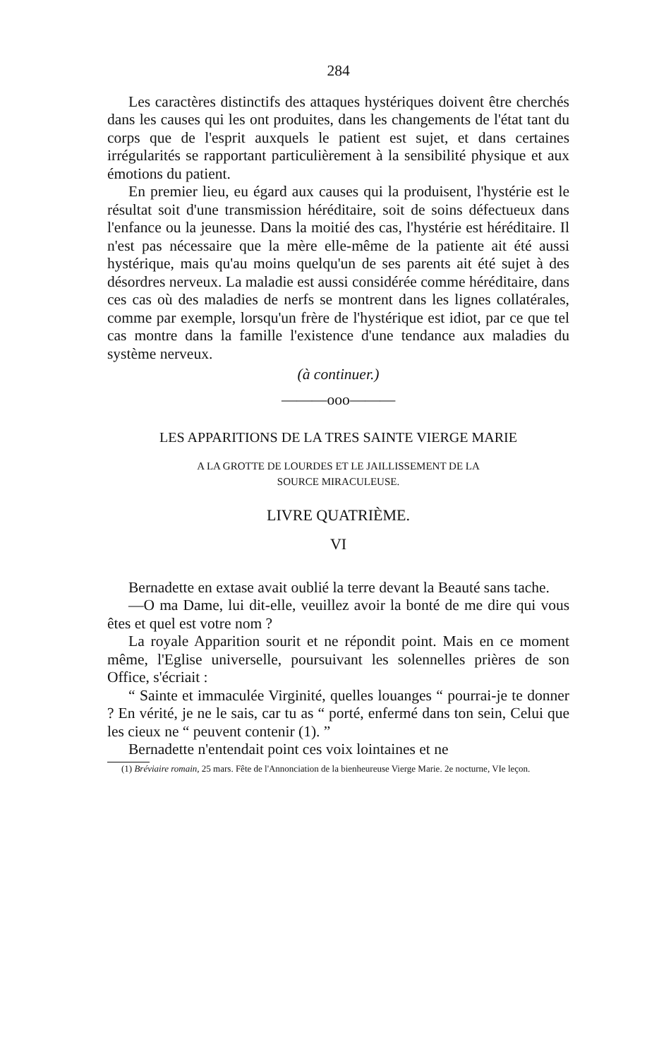284
Les caractères distinctifs des attaques hystériques doivent être cherchés dans les causes qui les ont produites, dans les changements de l'état tant du corps que de l'esprit auxquels le patient est sujet, et dans certaines irrégularités se rapportant particulièrement à la sensibilité physique et aux émotions du patient.
En premier lieu, eu égard aux causes qui la produisent, l'hystérie est le résultat soit d'une transmission héréditaire, soit de soins défectueux dans l'enfance ou la jeunesse. Dans la moitié des cas, l'hystérie est héréditaire. Il n'est pas nécessaire que la mère elle-même de la patiente ait été aussi hystérique, mais qu'au moins quelqu'un de ses parents ait été sujet à des désordres nerveux. La maladie est aussi considérée comme héréditaire, dans ces cas où des maladies de nerfs se montrent dans les lignes collatérales, comme par exemple, lorsqu'un frère de l'hystérique est idiot, par ce que tel cas montre dans la famille l'existence d'une tendance aux maladies du système nerveux.
(à continuer.)
———ooo———
LES APPARITIONS DE LA TRES SAINTE VIERGE MARIE
A LA GROTTE DE LOURDES ET LE JAILLISSEMENT DE LA
SOURCE MIRACULEUSE.
LIVRE QUATRIÈME.
VI
Bernadette en extase avait oublié la terre devant la Beauté sans tache.
—O ma Dame, lui dit-elle, veuillez avoir la bonté de me dire qui vous êtes et quel est votre nom ?
La royale Apparition sourit et ne répondit point. Mais en ce moment même, l'Eglise universelle, poursuivant les solennelles prières de son Office, s'écriait :
“ Sainte et immaculée Virginité, quelles louanges “ pourrai-je te donner ? En vérité, je ne le sais, car tu as “ porté, enfermé dans ton sein, Celui que les cieux ne “ peuvent contenir (1). ”
Bernadette n'entendait point ces voix lointaines et ne
(1) Bréviaire romain, 25 mars. Fête de l'Annonciation de la bienheureuse Vierge Marie. 2e nocturne, VIe leçon.